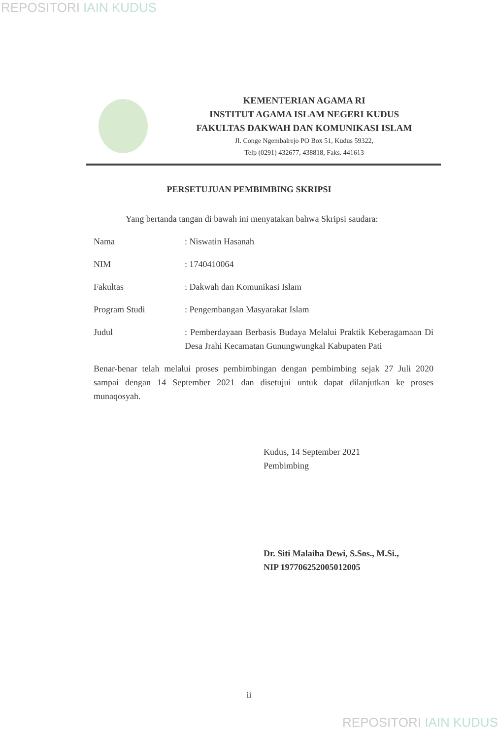REPOSITORI IAIN KUDUS
KEMENTERIAN AGAMA RI
INSTITUT AGAMA ISLAM NEGERI KUDUS
FAKULTAS DAKWAH DAN KOMUNIKASI ISLAM
Jl. Conge Ngembalrejo PO Box 51, Kudus 59322,
Telp (0291) 432677, 438818, Faks. 441613
PERSETUJUAN PEMBIMBING SKRIPSI
Yang bertanda tangan di bawah ini menyatakan bahwa Skripsi saudara:
Nama : Niswatin Hasanah
NIM : 1740410064
Fakultas : Dakwah dan Komunikasi Islam
Program Studi : Pengembangan Masyarakat Islam
Judul : Pemberdayaan Berbasis Budaya Melalui Praktik Keberagamaan Di Desa Jrahi Kecamatan Gunungwungkal Kabupaten Pati
Benar-benar telah melalui proses pembimbingan dengan pembimbing sejak 27 Juli 2020 sampai dengan 14 September 2021 dan disetujui untuk dapat dilanjutkan ke proses munaqosyah.
Kudus, 14 September 2021
Pembimbing
Dr. Siti Malaiha Dewi, S.Sos., M.Si.,
NIP 197706252005012005
ii
REPOSITORI IAIN KUDUS